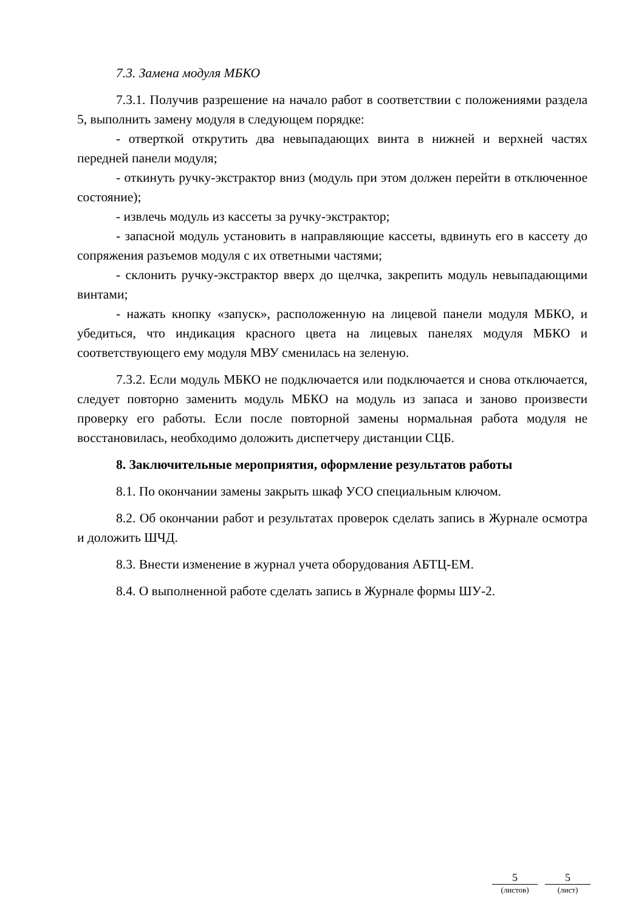7.3. Замена модуля МБКО
7.3.1. Получив разрешение на начало работ в соответствии с положениями раздела 5, выполнить замену модуля в следующем порядке:
- отверткой открутить два невыпадающих винта в нижней и верхней частях передней панели модуля;
- откинуть ручку-экстрактор вниз (модуль при этом должен перейти в отключенное состояние);
- извлечь модуль из кассеты за ручку-экстрактор;
- запасной модуль установить в направляющие кассеты, вдвинуть его в кассету до сопряжения разъемов модуля с их ответными частями;
- склонить ручку-экстрактор вверх до щелчка, закрепить модуль невыпадающими винтами;
- нажать кнопку «запуск», расположенную на лицевой панели модуля МБКО, и убедиться, что индикация красного цвета на лицевых панелях модуля МБКО и соответствующего ему модуля МВУ сменилась на зеленую.
7.3.2. Если модуль МБКО не подключается или подключается и снова отключается, следует повторно заменить модуль МБКО на модуль из запаса и заново произвести проверку его работы. Если после повторной замены нормальная работа модуля не восстановилась, необходимо доложить диспетчеру дистанции СЦБ.
8. Заключительные мероприятия, оформление результатов работы
8.1. По окончании замены закрыть шкаф УСО специальным ключом.
8.2. Об окончании работ и результатах проверок сделать запись в Журнале осмотра и доложить ШЧД.
8.3. Внести изменение в журнал учета оборудования АБТЦ-ЕМ.
8.4. О выполненной работе сделать запись в Журнале формы ШУ-2.
5
(листов)
5
(лист)